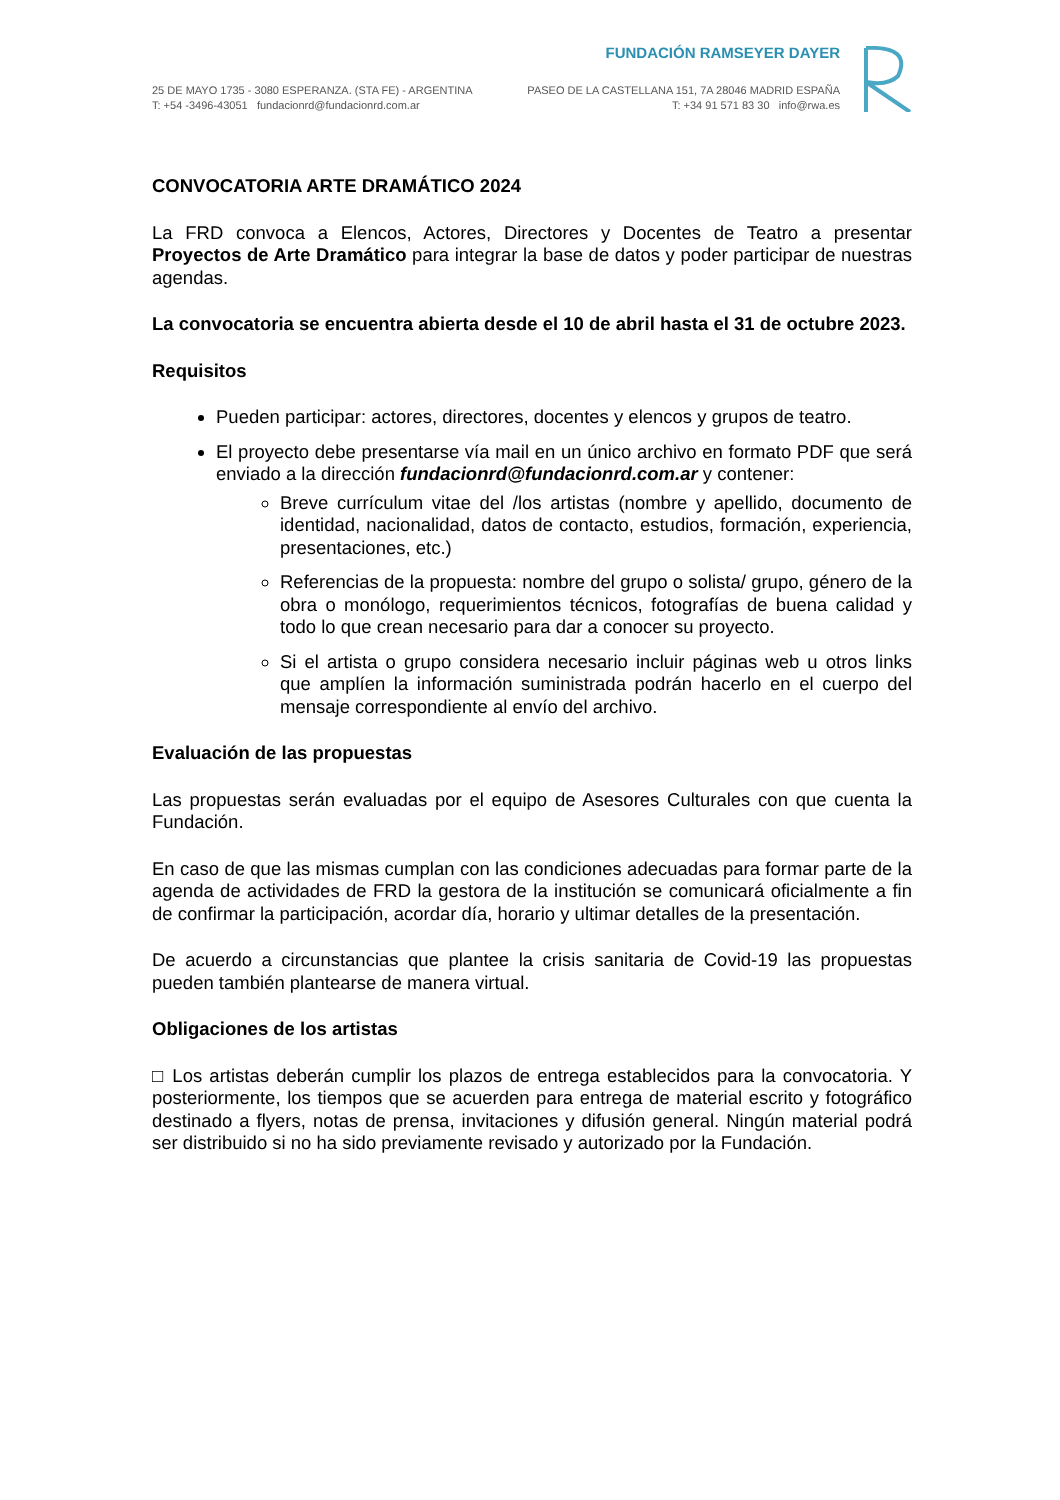FUNDACIÓN RAMSEYER DAYER
25 DE MAYO 1735 - 3080 ESPERANZA. (STA FE) - ARGENTINA
T: +54 -3496-43051 fundacionrd@fundacionrd.com.ar
PASEO DE LA CASTELLANA 151, 7A 28046 MADRID ESPAÑA
T: +34 91 571 83 30 info@rwa.es
CONVOCATORIA ARTE DRAMÁTICO 2024
La FRD convoca a Elencos, Actores, Directores y Docentes de Teatro a presentar Proyectos de Arte Dramático para integrar la base de datos y poder participar de nuestras agendas.
La convocatoria se encuentra abierta desde el 10 de abril hasta el 31 de octubre 2023.
Requisitos
Pueden participar: actores, directores, docentes y elencos y grupos de teatro.
El proyecto debe presentarse vía mail en un único archivo en formato PDF que será enviado a la dirección fundacionrd@fundacionrd.com.ar y contener:
Breve currículum vitae del /los artistas (nombre y apellido, documento de identidad, nacionalidad, datos de contacto, estudios, formación, experiencia, presentaciones, etc.)
Referencias de la propuesta: nombre del grupo o solista/ grupo, género de la obra o monólogo, requerimientos técnicos, fotografías de buena calidad y todo lo que crean necesario para dar a conocer su proyecto.
Si el artista o grupo considera necesario incluir páginas web u otros links que amplíen la información suministrada podrán hacerlo en el cuerpo del mensaje correspondiente al envío del archivo.
Evaluación de las propuestas
Las propuestas serán evaluadas por el equipo de Asesores Culturales con que cuenta la Fundación.
En caso de que las mismas cumplan con las condiciones adecuadas para formar parte de la agenda de actividades de FRD la gestora de la institución se comunicará oficialmente a fin de confirmar la participación, acordar día, horario y ultimar detalles de la presentación.
De acuerdo a circunstancias que plantee la crisis sanitaria de Covid-19 las propuestas pueden también plantearse de manera virtual.
Obligaciones de los artistas
□ Los artistas deberán cumplir los plazos de entrega establecidos para la convocatoria. Y posteriormente, los tiempos que se acuerden para entrega de material escrito y fotográfico destinado a flyers, notas de prensa, invitaciones y difusión general. Ningún material podrá ser distribuido si no ha sido previamente revisado y autorizado por la Fundación.